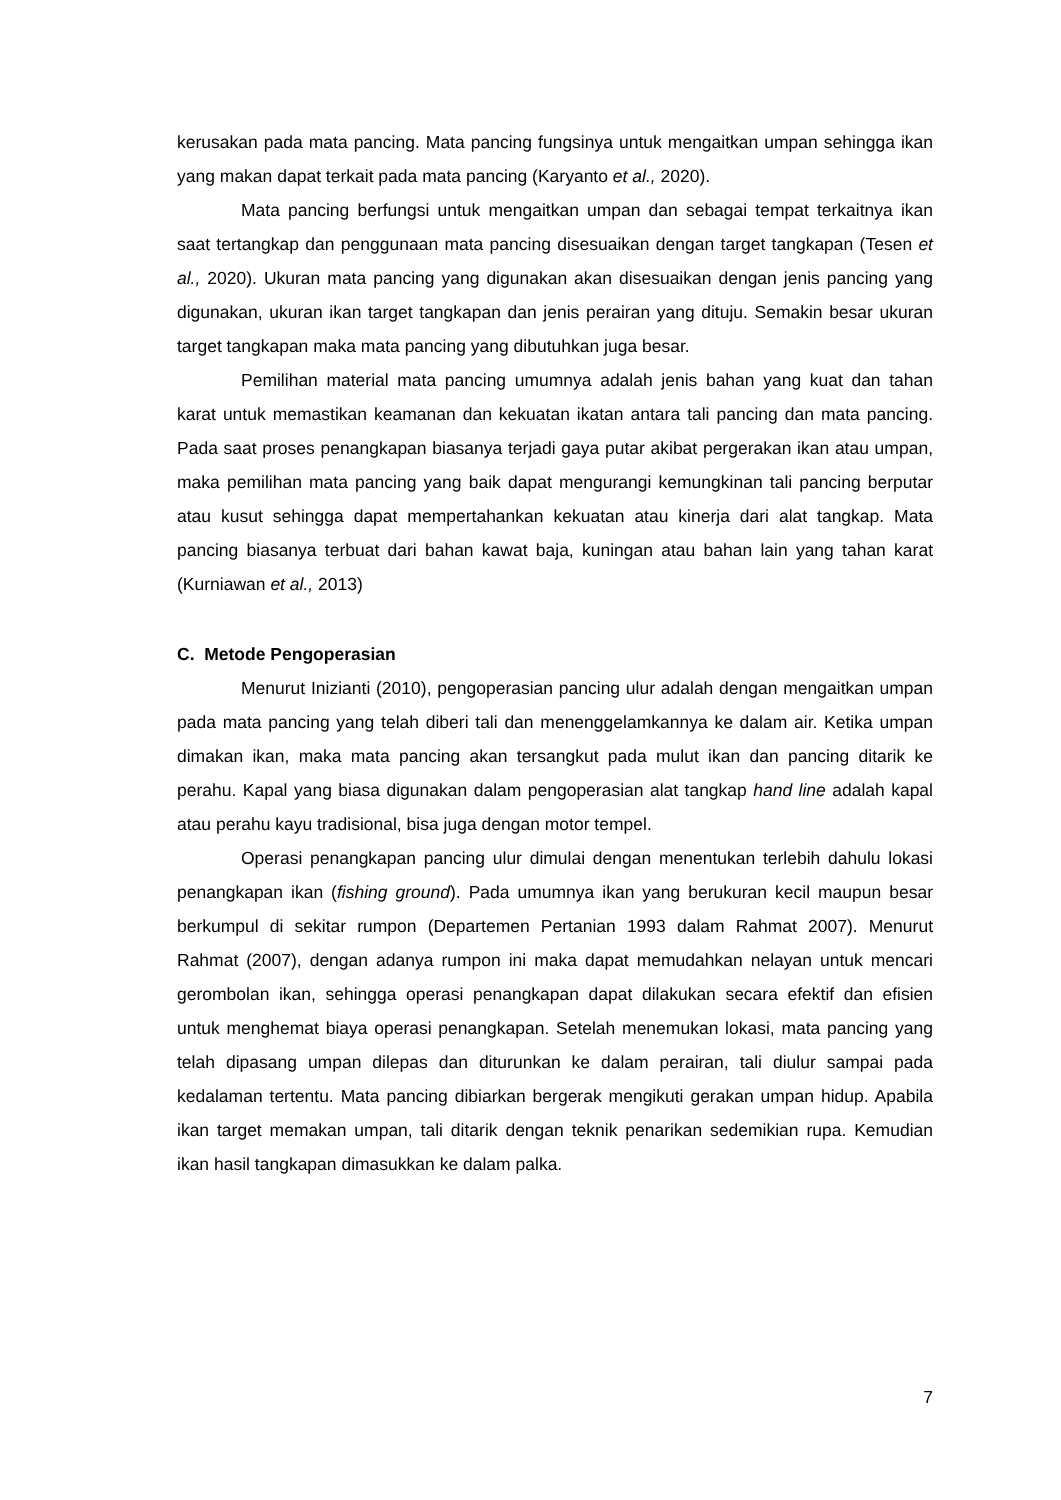kerusakan pada mata pancing. Mata pancing fungsinya untuk mengaitkan umpan sehingga ikan yang makan dapat terkait pada mata pancing (Karyanto et al., 2020).
Mata pancing berfungsi untuk mengaitkan umpan dan sebagai tempat terkaitnya ikan saat tertangkap dan penggunaan mata pancing disesuaikan dengan target tangkapan (Tesen et al., 2020). Ukuran mata pancing yang digunakan akan disesuaikan dengan jenis pancing yang digunakan, ukuran ikan target tangkapan dan jenis perairan yang dituju. Semakin besar ukuran target tangkapan maka mata pancing yang dibutuhkan juga besar.
Pemilihan material mata pancing umumnya adalah jenis bahan yang kuat dan tahan karat untuk memastikan keamanan dan kekuatan ikatan antara tali pancing dan mata pancing. Pada saat proses penangkapan biasanya terjadi gaya putar akibat pergerakan ikan atau umpan, maka pemilihan mata pancing yang baik dapat mengurangi kemungkinan tali pancing berputar atau kusut sehingga dapat mempertahankan kekuatan atau kinerja dari alat tangkap. Mata pancing biasanya terbuat dari bahan kawat baja, kuningan atau bahan lain yang tahan karat (Kurniawan et al., 2013)
C. Metode Pengoperasian
Menurut Inizianti (2010), pengoperasian pancing ulur adalah dengan mengaitkan umpan pada mata pancing yang telah diberi tali dan menenggelamkannya ke dalam air. Ketika umpan dimakan ikan, maka mata pancing akan tersangkut pada mulut ikan dan pancing ditarik ke perahu. Kapal yang biasa digunakan dalam pengoperasian alat tangkap hand line adalah kapal atau perahu kayu tradisional, bisa juga dengan motor tempel.
Operasi penangkapan pancing ulur dimulai dengan menentukan terlebih dahulu lokasi penangkapan ikan (fishing ground). Pada umumnya ikan yang berukuran kecil maupun besar berkumpul di sekitar rumpon (Departemen Pertanian 1993 dalam Rahmat 2007). Menurut Rahmat (2007), dengan adanya rumpon ini maka dapat memudahkan nelayan untuk mencari gerombolan ikan, sehingga operasi penangkapan dapat dilakukan secara efektif dan efisien untuk menghemat biaya operasi penangkapan. Setelah menemukan lokasi, mata pancing yang telah dipasang umpan dilepas dan diturunkan ke dalam perairan, tali diulur sampai pada kedalaman tertentu. Mata pancing dibiarkan bergerak mengikuti gerakan umpan hidup. Apabila ikan target memakan umpan, tali ditarik dengan teknik penarikan sedemikian rupa. Kemudian ikan hasil tangkapan dimasukkan ke dalam palka.
7